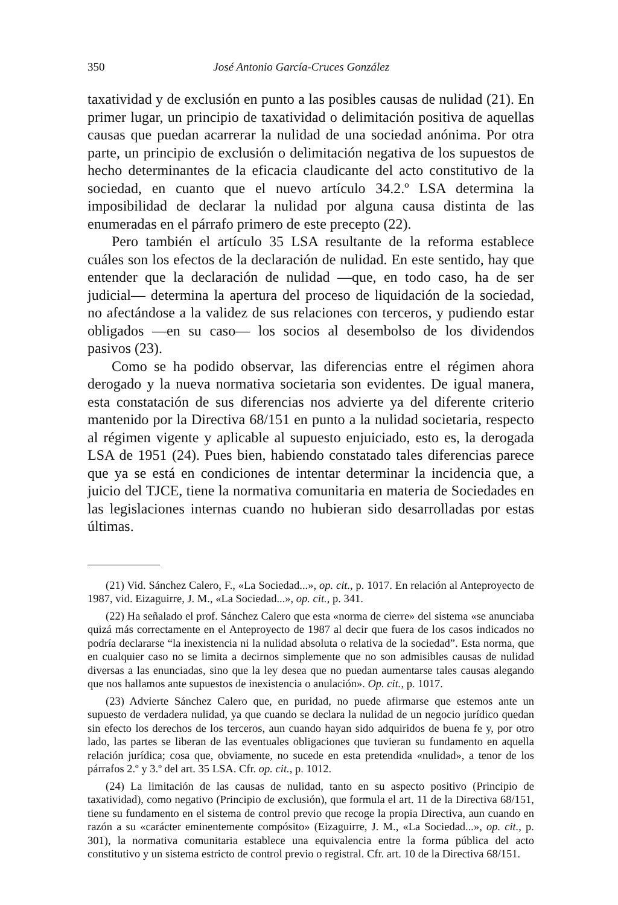350 José Antonio García-Cruces González
taxatividad y de exclusión en punto a las posibles causas de nulidad (21). En primer lugar, un principio de taxatividad o delimitación positiva de aquellas causas que puedan acarrerar la nulidad de una sociedad anónima. Por otra parte, un principio de exclusión o delimitación negativa de los supuestos de hecho determinantes de la eficacia claudicante del acto constitutivo de la sociedad, en cuanto que el nuevo artículo 34.2.º LSA determina la imposibilidad de declarar la nulidad por alguna causa distinta de las enumeradas en el párrafo primero de este precepto (22).
Pero también el artículo 35 LSA resultante de la reforma establece cuáles son los efectos de la declaración de nulidad. En este sentido, hay que entender que la declaración de nulidad —que, en todo caso, ha de ser judicial— determina la apertura del proceso de liquidación de la sociedad, no afectándose a la validez de sus relaciones con terceros, y pudiendo estar obligados —en su caso— los socios al desembolso de los dividendos pasivos (23).
Como se ha podido observar, las diferencias entre el régimen ahora derogado y la nueva normativa societaria son evidentes. De igual manera, esta constatación de sus diferencias nos advierte ya del diferente criterio mantenido por la Directiva 68/151 en punto a la nulidad societaria, respecto al régimen vigente y aplicable al supuesto enjuiciado, esto es, la derogada LSA de 1951 (24). Pues bien, habiendo constatado tales diferencias parece que ya se está en condiciones de intentar determinar la incidencia que, a juicio del TJCE, tiene la normativa comunitaria en materia de Sociedades en las legislaciones internas cuando no hubieran sido desarrolladas por estas últimas.
(21) Vid. Sánchez Calero, F., «La Sociedad...», op. cit., p. 1017. En relación al Anteproyecto de 1987, vid. Eizaguirre, J. M., «La Sociedad...», op. cit., p. 341.
(22) Ha señalado el prof. Sánchez Calero que esta «norma de cierre» del sistema «se anunciaba quizá más correctamente en el Anteproyecto de 1987 al decir que fuera de los casos indicados no podría declararse “la inexistencia ni la nulidad absoluta o relativa de la sociedad”. Esta norma, que en cualquier caso no se limita a decirnos simplemente que no son admisibles causas de nulidad diversas a las enunciadas, sino que la ley desea que no puedan aumentarse tales causas alegando que nos hallamos ante supuestos de inexistencia o anulación». Op. cit., p. 1017.
(23) Advierte Sánchez Calero que, en puridad, no puede afirmarse que estemos ante un supuesto de verdadera nulidad, ya que cuando se declara la nulidad de un negocio jurídico quedan sin efecto los derechos de los terceros, aun cuando hayan sido adquiridos de buena fe y, por otro lado, las partes se liberan de las eventuales obligaciones que tuvieran su fundamento en aquella relación jurídica; cosa que, obviamente, no sucede en esta pretendida «nulidad», a tenor de los párrafos 2.º y 3.º del art. 35 LSA. Cfr. op. cit., p. 1012.
(24) La limitación de las causas de nulidad, tanto en su aspecto positivo (Principio de taxatividad), como negativo (Principio de exclusión), que formula el art. 11 de la Directiva 68/151, tiene su fundamento en el sistema de control previo que recoge la propia Directiva, aun cuando en razón a su «carácter eminentemente compósito» (Eizaguirre, J. M., «La Sociedad...», op. cit., p. 301), la normativa comunitaria establece una equivalencia entre la forma pública del acto constitutivo y un sistema estricto de control previo o registral. Cfr. art. 10 de la Directiva 68/151.